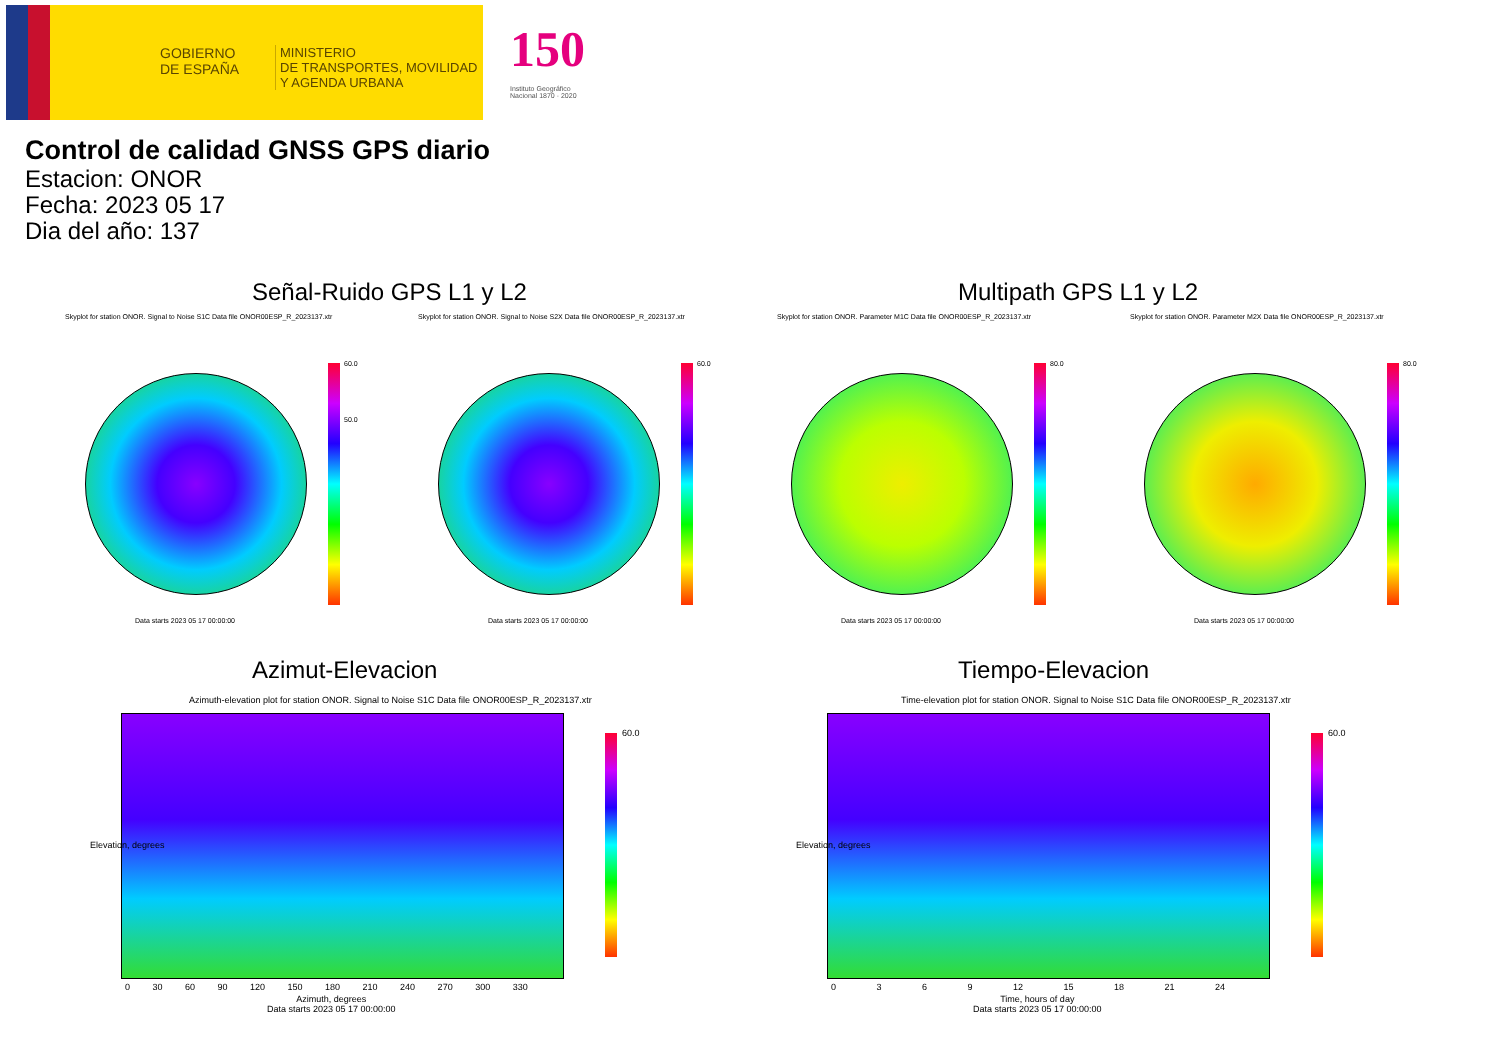GOBIERNO
DE ESPAÑA
MINISTERIO
DE TRANSPORTES, MOVILIDAD
Y AGENDA URBANA
150
Instituto Geográfico
Nacional 1870 · 2020
Control de calidad GNSS GPS diario
Estacion: ONOR
Fecha: 2023 05 17
Dia del año: 137
Señal-Ruido GPS L1 y L2 Multipath GPS L1 y L2
Skyplot for station ONOR. Signal to Noise S1C Data file ONOR00ESP_R_2023137.xtr
Skyplot for station ONOR. Signal to Noise S2X Data file ONOR00ESP_R_2023137.xtr
Skyplot for station ONOR. Parameter M1C Data file ONOR00ESP_R_2023137.xtr
Skyplot for station ONOR. Parameter M2X Data file ONOR00ESP_R_2023137.xtr
60.0
50.0
60.0 80.0 80.0
Data starts 2023 05 17 00:00:00
Data starts 2023 05 17 00:00:00
Data starts 2023 05 17 00:00:00
Data starts 2023 05 17 00:00:00
Azimut-Elevacion Tiempo-Elevacion
Azimuth-elevation plot for station ONOR. Signal to Noise S1C Data file ONOR00ESP_R_2023137.xtr
Time-elevation plot for station ONOR. Signal to Noise S1C Data file ONOR00ESP_R_2023137.xtr
60.0 60.0
0 30 60 90 120 150 180 210 240 270 300 330
0 3 6 9 12 15 18 21 24
Azimuth, degrees
Data starts 2023 05 17 00:00:00
Time, hours of day
Data starts 2023 05 17 00:00:00
Elevation, degrees Elevation, degrees